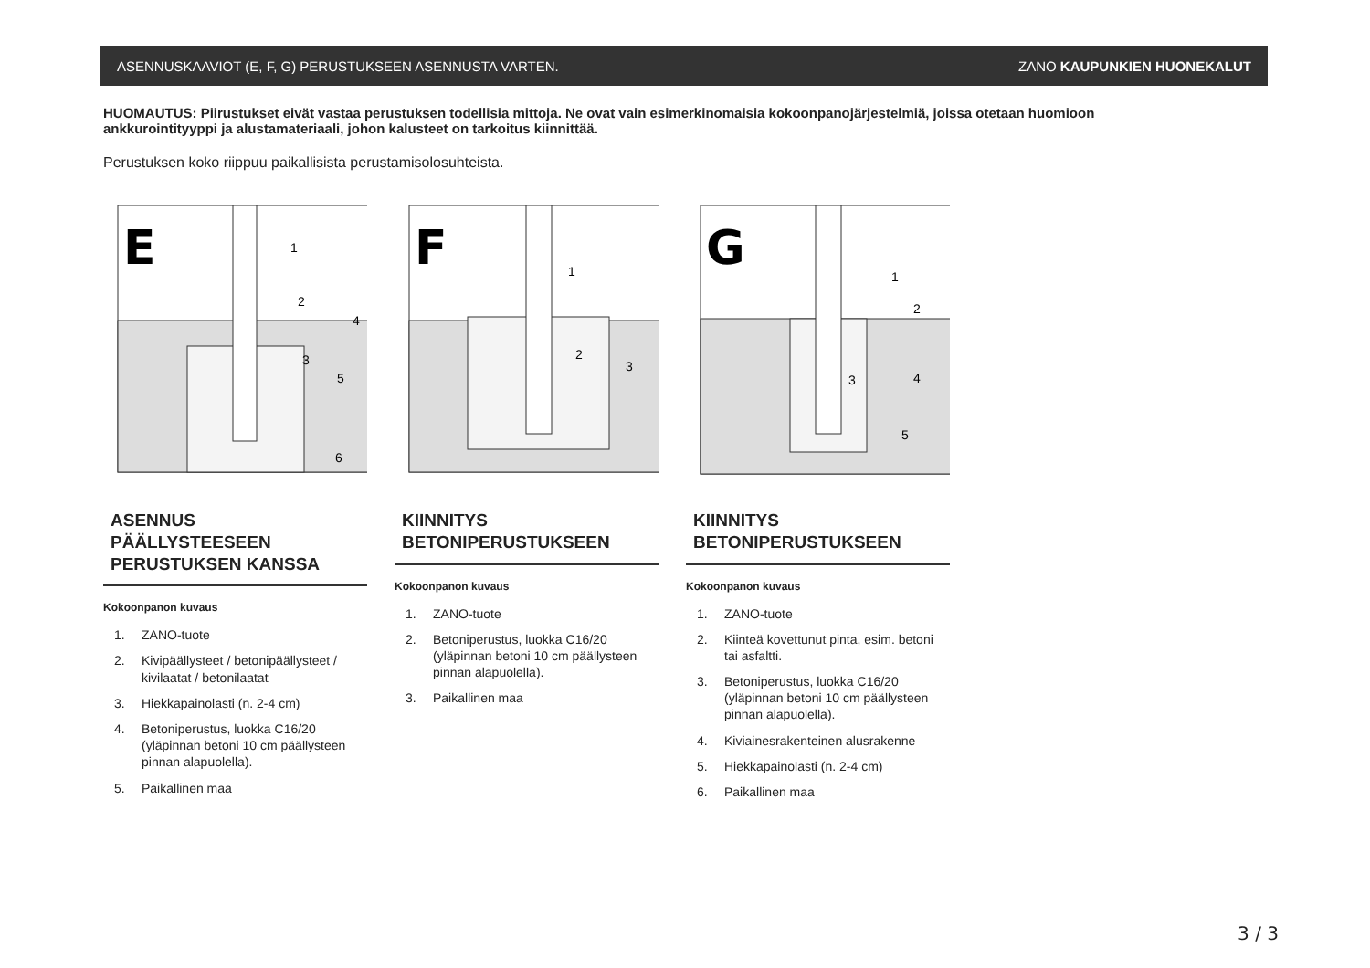ASENNUSKAAVIOT (E, F, G) PERUSTUKSEEN ASENNUSTA VARTEN. ZANO KAUPUNKIEN HUONEKALUT
HUOMAUTUS: Piirustukset eivät vastaa perustuksen todellisia mittoja. Ne ovat vain esimerkinomaisia kokoonpanojärjestelmiä, joissa otetaan huomioon ankkurointityyppi ja alustamateriaali, johon kalusteet on tarkoitus kiinnittää.
Perustuksen koko riippuu paikallisista perustamisolosuhteista.
E
1
2
3
4
5
6
ASENNUS PÄÄLLYSTEESEEN PERUSTUKSEN KANSSA
Kokoonpanon kuvaus
1. ZANO-tuote
2. Kivipäällysteet / betonipäällysteet / kivilaatat / betonilaatat
3. Hiekkapainolasti (n. 2-4 cm)
4. Betoniperustus, luokka C16/20 (yläpinnan betoni 10 cm päällysteen pinnan alapuolella).
5. Paikallinen maa
F
1
2
3
KIINNITYS BETONIPERUSTUKSEEN
Kokoonpanon kuvaus
1. ZANO-tuote
2. Betoniperustus, luokka C16/20 (yläpinnan betoni 10 cm päällysteen pinnan alapuolella).
3. Paikallinen maa
G
1
2
3
4
5
KIINNITYS BETONIPERUSTUKSEEN
Kokoonpanon kuvaus
1. ZANO-tuote
2. Kiinteä kovettunut pinta, esim. betoni tai asfaltti.
3. Betoniperustus, luokka C16/20 (yläpinnan betoni 10 cm päällysteen pinnan alapuolella).
4. Kiviainesrakenteinen alusrakenne
5. Hiekkapainolasti (n. 2-4 cm)
6. Paikallinen maa
3 / 3